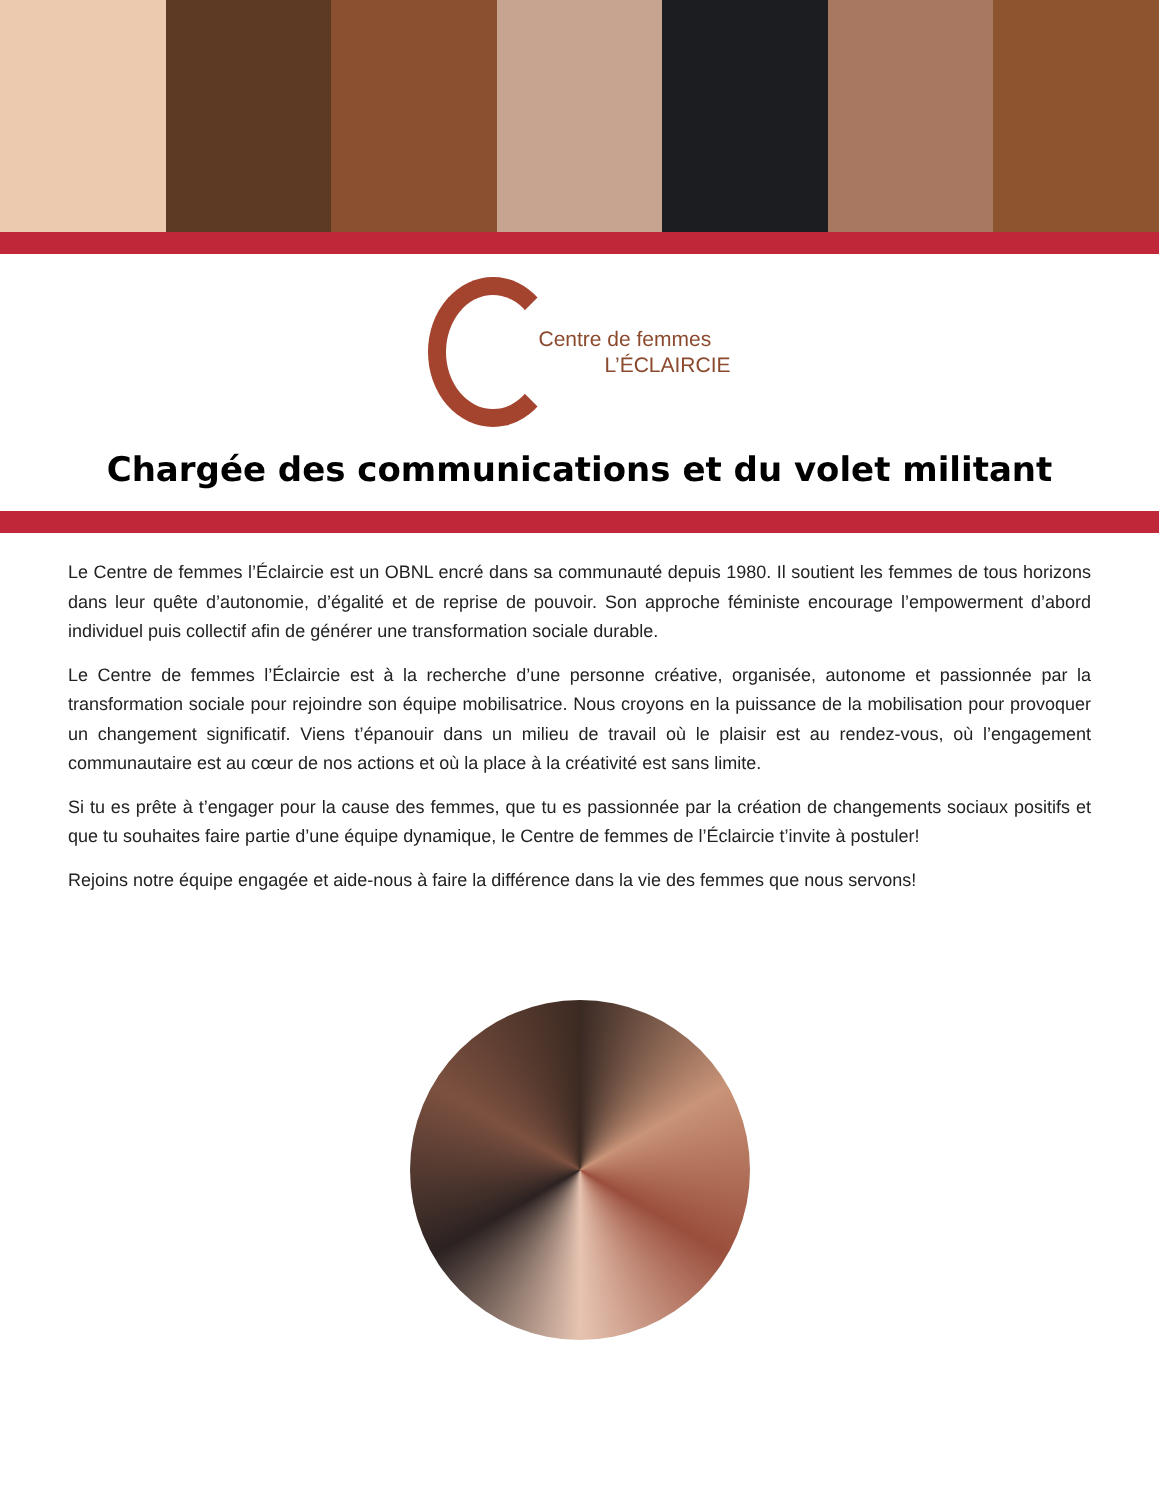Centre de femmes
L’ÉCLAIRCIE
Chargée des communications et du volet militant
Le Centre de femmes l’Éclaircie est un OBNL encré dans sa communauté depuis 1980. Il soutient les femmes de tous horizons dans leur quête d’autonomie, d’égalité et de reprise de pouvoir. Son approche féministe encourage l’empowerment d’abord individuel puis collectif afin de générer une transformation sociale durable.
Le Centre de femmes l’Éclaircie est à la recherche d’une personne créative, organisée, autonome et passionnée par la transformation sociale pour rejoindre son équipe mobilisatrice. Nous croyons en la puissance de la mobilisation pour provoquer un changement significatif. Viens t’épanouir dans un milieu de travail où le plaisir est au rendez-vous, où l’engagement communautaire est au cœur de nos actions et où la place à la créativité est sans limite.
Si tu es prête à t’engager pour la cause des femmes, que tu es passionnée par la création de changements sociaux positifs et que tu souhaites faire partie d’une équipe dynamique, le Centre de femmes de l’Éclaircie t’invite à postuler!
Rejoins notre équipe engagée et aide-nous à faire la différence dans la vie des femmes que nous servons!